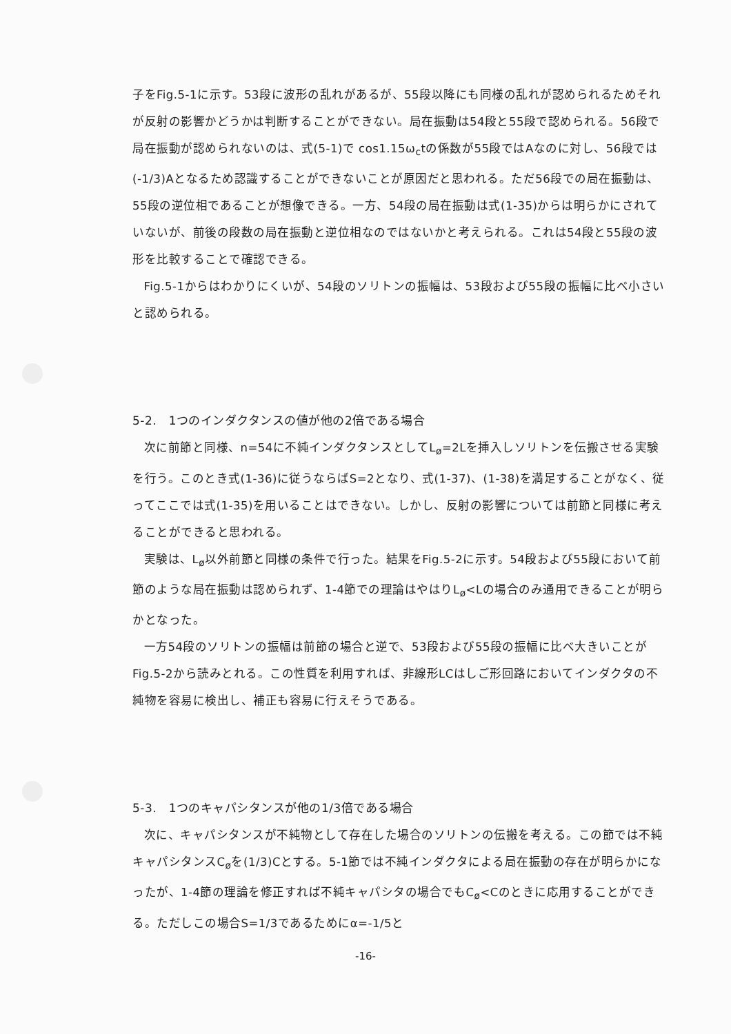子をFig.5-1に示す。53段に波形の乱れがあるが、55段以降にも同様の乱れが認められるためそれが反射の影響かどうかは判断することができない。局在振動は54段と55段で認められる。56段で局在振動が認められないのは、式(5-1)で cos1.15ω<sub>c</sub>tの係数が55段ではAなのに対し、56段では (-1/3)Aとなるため認識することができないことが原因だと思われる。ただ56段での局在振動は、55段の逆位相であることが想像できる。一方、54段の局在振動は式(1-35)からは明らかにされていないが、前後の段数の局在振動と逆位相なのではないかと考えられる。これは54段と55段の波形を比較することで確認できる。
Fig.5-1からはわかりにくいが、54段のソリトンの振幅は、53段および55段の振幅に比べ小さいと認められる。
5-2.　1つのインダクタンスの値が他の2倍である場合
次に前節と同様、n=54に不純インダクタンスとしてL<sub>ø</sub>=2Lを挿入しソリトンを伝搬させる実験を行う。このとき式(1-36)に従うならばS=2となり、式(1-37)、(1-38)を満足することがなく、従ってここでは式(1-35)を用いることはできない。しかし、反射の影響については前節と同様に考えることができると思われる。
実験は、L<sub>ø</sub>以外前節と同様の条件で行った。結果をFig.5-2に示す。54段および55段において前節のような局在振動は認められず、1-4節での理論はやはりL<sub>ø</sub><Lの場合のみ通用できることが明らかとなった。
一方54段のソリトンの振幅は前節の場合と逆で、53段および55段の振幅に比べ大きいことがFig.5-2から読みとれる。この性質を利用すれば、非線形LCはしご形回路においてインダクタの不純物を容易に検出し、補正も容易に行えそうである。
5-3.　1つのキャパシタンスが他の1/3倍である場合
次に、キャパシタンスが不純物として存在した場合のソリトンの伝搬を考える。この節では不純キャパシタンスC<sub>ø</sub>を(1/3)Cとする。5-1節では不純インダクタによる局在振動の存在が明らかになったが、1-4節の理論を修正すれば不純キャパシタの場合でもC<sub>ø</sub><Cのときに応用することができる。ただしこの場合S=1/3であるためにα=-1/5と
-16-